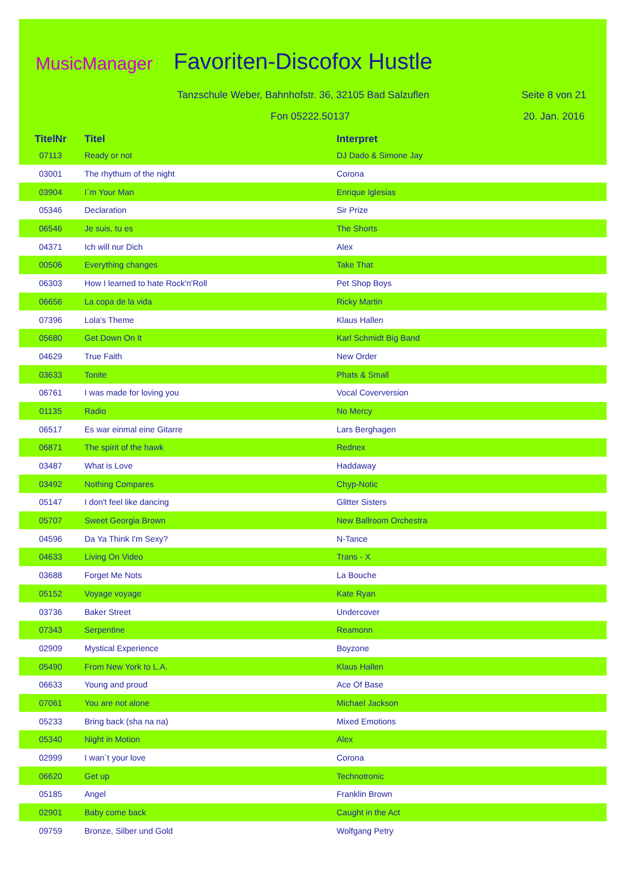MusicManager Favoriten-Discofox Hustle
Tanzschule Weber, Bahnhofstr. 36, 32105 Bad Salzuflen
Seite 8 von 21
Fon 05222.50137 20. Jan. 2016
| TitelNr | Titel | Interpret |
| --- | --- | --- |
| 07113 | Ready or not | DJ Dado & Simone Jay |
| 03001 | The rhythum of the night | Corona |
| 03904 | I´m Your Man | Enrique Iglesias |
| 05346 | Declaration | Sir Prize |
| 06546 | Je suis, tu es | The Shorts |
| 04371 | Ich will nur Dich | Alex |
| 00506 | Everything changes | Take That |
| 06303 | How I learned to hate Rock'n'Roll | Pet Shop Boys |
| 06656 | La copa de la vida | Ricky Martin |
| 07396 | Lola's Theme | Klaus Hallen |
| 05680 | Get Down On It | Karl Schmidt Big Band |
| 04629 | True Faith | New Order |
| 03633 | Tonite | Phats & Small |
| 06761 | I was made for loving you | Vocal Coverversion |
| 01135 | Radio | No Mercy |
| 06517 | Es war einmal eine Gitarre | Lars Berghagen |
| 06871 | The spirit of the hawk | Rednex |
| 03487 | What is Love | Haddaway |
| 03492 | Nothing Compares | Chyp-Notic |
| 05147 | I don't feel like dancing | Glitter Sisters |
| 05707 | Sweet Georgia Brown | New Ballroom Orchestra |
| 04596 | Da Ya Think I'm Sexy? | N-Tance |
| 04633 | Living On Video | Trans - X |
| 03688 | Forget Me Nots | La Bouche |
| 05152 | Voyage voyage | Kate Ryan |
| 03736 | Baker Street | Undercover |
| 07343 | Serpentine | Reamonn |
| 02909 | Mystical Experience | Boyzone |
| 05490 | From New York to L.A. | Klaus Hallen |
| 06633 | Young and proud | Ace Of Base |
| 07061 | You are not alone | Michael Jackson |
| 05233 | Bring back (sha na na) | Mixed Emotions |
| 05340 | Night in Motion | Alex |
| 02999 | I wan´t your love | Corona |
| 06620 | Get up | Technotronic |
| 05185 | Angel | Franklin Brown |
| 02901 | Baby come back | Caught in the Act |
| 09759 | Bronze, Silber und Gold | Wolfgang Petry |